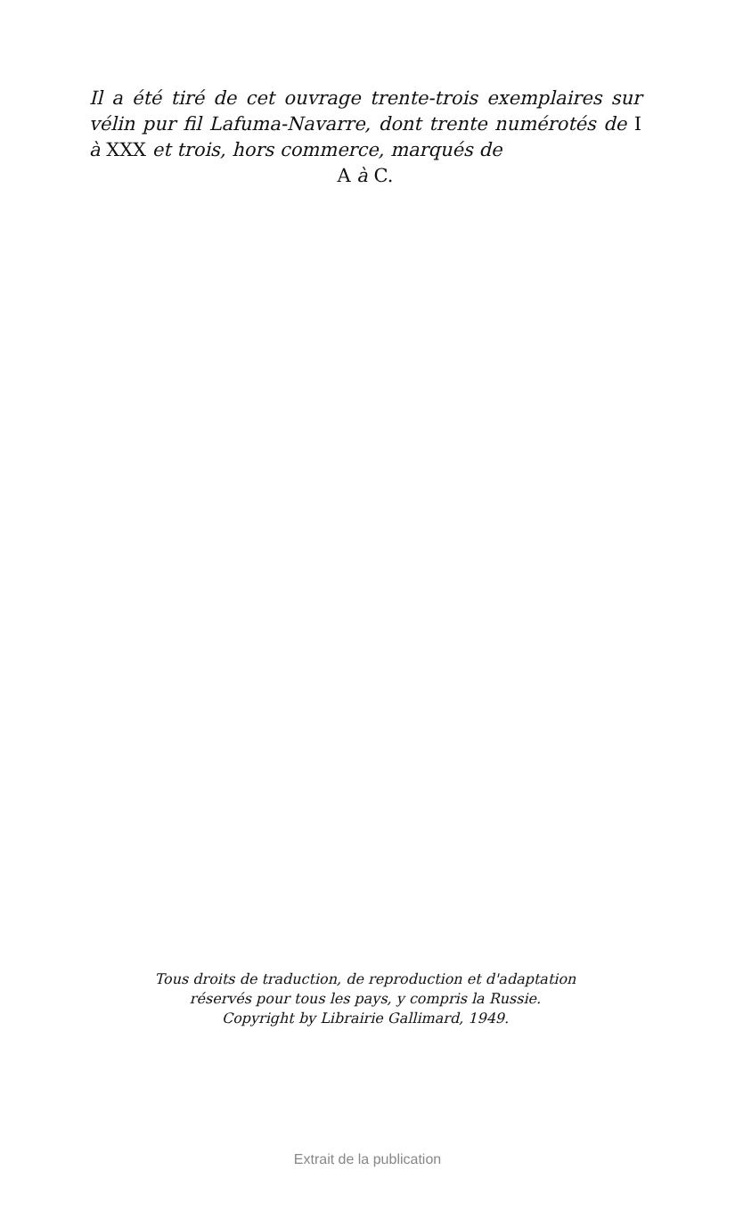Il a été tiré de cet ouvrage trente-trois exemplaires sur vélin pur fil Lafuma-Navarre, dont trente numérotés de I à XXX et trois, hors commerce, marqués de
A à C.
Tous droits de traduction, de reproduction et d'adaptation
réservés pour tous les pays, y compris la Russie.
Copyright by Librairie Gallimard, 1949.
Extrait de la publication